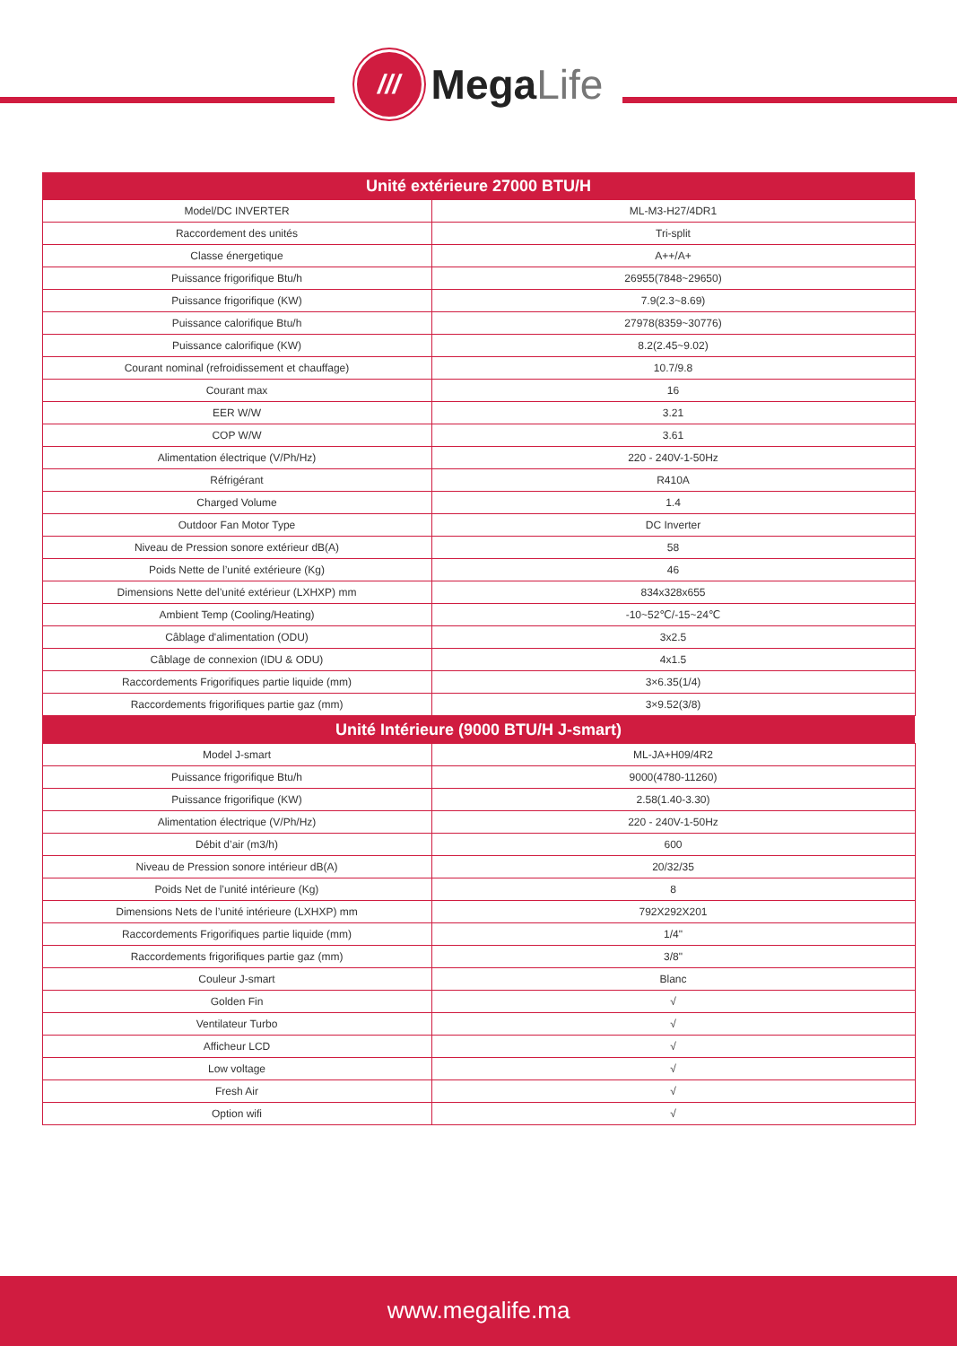///
MegaLife
| Unité extérieure 27000 BTU/H | |
| --- | --- |
| Model/DC INVERTER | ML-M3-H27/4DR1 |
| Raccordement des unités | Tri-split |
| Classe énergetique | A++/A+ |
| Puissance frigorifique Btu/h | 26955(7848~29650) |
| Puissance frigorifique (KW) | 7.9(2.3~8.69) |
| Puissance calorifique Btu/h | 27978(8359~30776) |
| Puissance calorifique (KW) | 8.2(2.45~9.02) |
| Courant nominal (refroidissement et chauffage) | 10.7/9.8 |
| Courant max | 16 |
| EER W/W | 3.21 |
| COP W/W | 3.61 |
| Alimentation électrique (V/Ph/Hz) | 220 - 240V-1-50Hz |
| Réfrigérant | R410A |
| Charged Volume | 1.4 |
| Outdoor Fan Motor Type | DC Inverter |
| Niveau de Pression sonore extérieur dB(A) | 58 |
| Poids Nette de l’unité extérieure (Kg) | 46 |
| Dimensions Nette del’unité extérieur (LXHXP) mm | 834x328x655 |
| Ambient Temp (Cooling/Heating) | -10~52℃/-15~24℃ |
| Câblage d'alimentation (ODU) | 3x2.5 |
| Câblage de connexion (IDU & ODU) | 4x1.5 |
| Raccordements Frigorifiques partie liquide (mm) | 3×6.35(1/4) |
| Raccordements frigorifiques partie gaz (mm) | 3×9.52(3/8) |
| Unité Intérieure (9000 BTU/H J-smart) | |
| Model J-smart | ML-JA+H09/4R2 |
| Puissance frigorifique Btu/h | 9000(4780-11260) |
| Puissance frigorifique (KW) | 2.58(1.40-3.30) |
| Alimentation électrique (V/Ph/Hz) | 220 - 240V-1-50Hz |
| Débit d’air (m3/h) | 600 |
| Niveau de Pression sonore intérieur dB(A) | 20/32/35 |
| Poids Net de l’unité intérieure (Kg) | 8 |
| Dimensions Nets de l’unité intérieure (LXHXP) mm | 792X292X201 |
| Raccordements Frigorifiques partie liquide (mm) | 1/4" |
| Raccordements frigorifiques partie gaz (mm) | 3/8" |
| Couleur J-smart | Blanc |
| Golden Fin | √ |
| Ventilateur Turbo | √ |
| Afficheur LCD | √ |
| Low voltage | √ |
| Fresh Air | √ |
| Option wifi | √ |
www.megalife.ma